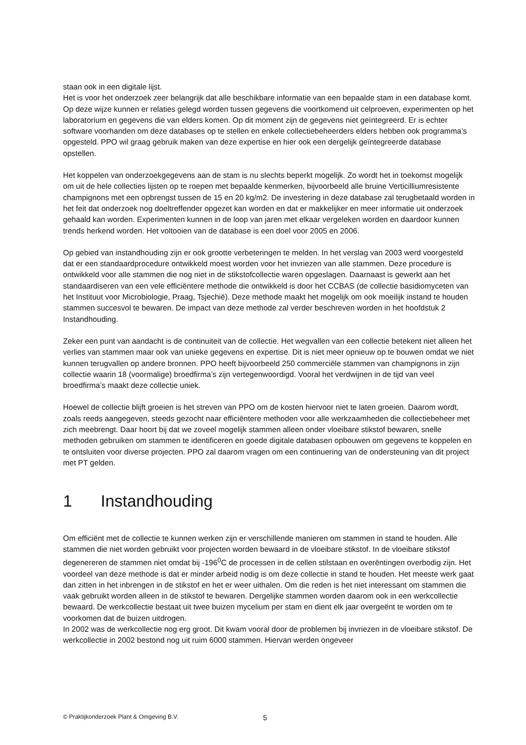staan ook in een digitale lijst.
Het is voor het onderzoek zeer belangrijk dat alle beschikbare informatie van een bepaalde stam in een database komt. Op deze wijze kunnen er relaties gelegd worden tussen gegevens die voortkomend uit celproeven, experimenten op het laboratorium en gegevens die van elders komen. Op dit moment zijn de gegevens niet geïntegreerd. Er is echter software voorhanden om deze databases op te stellen en enkele collectiebeheerders elders hebben ook programma’s opgesteld. PPO wil graag gebruik maken van deze expertise en hier ook een dergelijk geïntegreerde database opstellen.
Het koppelen van onderzoekgegevens aan de stam is nu slechts beperkt mogelijk. Zo wordt het in toekomst mogelijk om uit de hele collecties lijsten op te roepen met bepaalde kenmerken, bijvoorbeeld alle bruine Verticilliumresistente champignons met een opbrengst tussen de 15 en 20 kg/m2. De investering in deze database zal terugbetaald worden in het feit dat onderzoek nog doeltreffender opgezet kan worden en dat er makkelijker en meer informatie uit onderzoek gehaald kan worden. Experimenten kunnen in de loop van jaren met elkaar vergeleken worden en daardoor kunnen trends herkend worden. Het voltooien van de database is een doel voor 2005 en 2006.
Op gebied van instandhouding zijn er ook grootte verbeteringen te melden. In het verslag van 2003 werd voorgesteld dat er een standaardprocedure ontwikkeld moest worden voor het invriezen van alle stammen. Deze procedure is ontwikkeld voor alle stammen die nog niet in de stikstofcollectie waren opgeslagen. Daarnaast is gewerkt aan het standaardiseren van een vele efficiëntere methode die ontwikkeld is door het CCBAS (de collectie basidiomyceten van het Instituut voor Microbiologie, Praag, Tsjechië). Deze methode maakt het mogelijk om ook moeilijk instand te houden stammen succesvol te bewaren. De impact van deze methode zal verder beschreven worden in het hoofdstuk 2 Instandhouding.
Zeker een punt van aandacht is de continuiteit van de collectie. Het wegvallen van een collectie betekent niet alleen het verlies van stammen maar ook van unieke gegevens en expertise. Dit is niet meer opnieuw op te bouwen omdat we niet kunnen terugvallen op andere bronnen. PPO heeft bijvoorbeeld 250 commerciële stammen van champignons in zijn collectie waarin 18 (voormalige) broedfirma’s zijn vertegenwoordigd. Vooral het verdwijnen in de tijd van veel broedfirma’s maakt deze collectie uniek.
Hoewel de collectie blijft groeien is het streven van PPO om de kosten hiervoor niet te laten groeien. Daarom wordt, zoals reeds aangegeven, steeds gezocht naar efficiëntere methoden voor alle werkzaamheden die collectiebeheer met zich meebrengt. Daar hoort bij dat we zoveel mogelijk stammen alleen onder vloeibare stikstof bewaren, snelle methoden gebruiken om stammen te identificeren en goede digitale databasen opbouwen om gegevens te koppelen en te ontsluiten voor diverse projecten. PPO zal daarom vragen om een continuering van de ondersteuning van dit project met PT gelden.
1 Instandhouding
Om efficiënt met de collectie te kunnen werken zijn er verschillende manieren om stammen in stand te houden. Alle stammen die niet worden gebruikt voor projecten worden bewaard in de vloeibare stikstof. In de vloeibare stikstof degenereren de stammen niet omdat bij -196<sup>0</sup>C de processen in de cellen stilstaan en overëntingen overbodig zijn. Het voordeel van deze methode is dat er minder arbeid nodig is om deze collectie in stand te houden. Het meeste werk gaat dan zitten in het inbrengen in de stikstof en het er weer uithalen. Om die reden is het niet interessant om stammen die vaak gebruikt worden alleen in de stikstof te bewaren. Dergelijke stammen worden daarom ook in een werkcollectie bewaard. De werkcollectie bestaat uit twee buizen mycelium per stam en dient elk jaar overgeënt te worden om te voorkomen dat de buizen uitdrogen.
In 2002 was de werkcollectie nog erg groot. Dit kwam vooral door de problemen bij invriezen in de vloeibare stikstof. De werkcollectie in 2002 bestond nog uit ruim 6000 stammen. Hiervan werden ongeveer
© Praktijkonderzoek Plant & Omgeving B.V. 5